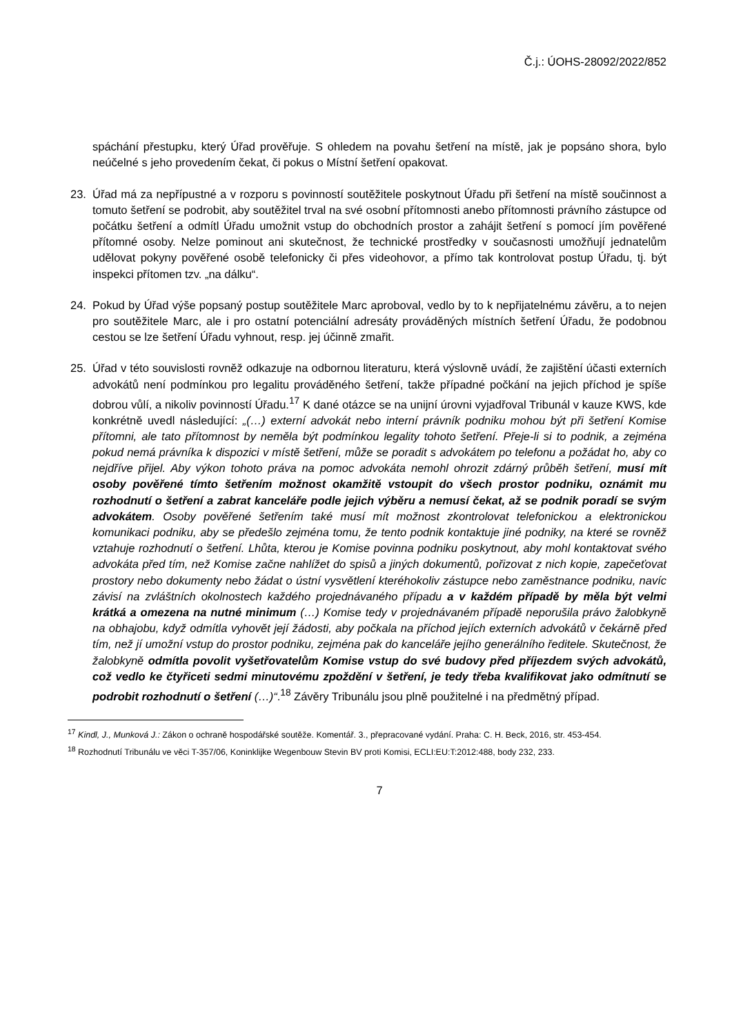Č.j.: ÚOHS-28092/2022/852
spáchání přestupku, který Úřad prověřuje. S ohledem na povahu šetření na místě, jak je popsáno shora, bylo neúčelné s jeho provedením čekat, či pokus o Místní šetření opakovat.
23. Úřad má za nepřípustné a v rozporu s povinností soutěžitele poskytnout Úřadu při šetření na místě součinnost a tomuto šetření se podrobit, aby soutěžitel trval na své osobní přítomnosti anebo přítomnosti právního zástupce od počátku šetření a odmítl Úřadu umožnit vstup do obchodních prostor a zahájit šetření s pomocí jím pověřené přítomné osoby. Nelze pominout ani skutečnost, že technické prostředky v současnosti umožňují jednatelům udělovat pokyny pověřené osobě telefonicky či přes videohovor, a přímo tak kontrolovat postup Úřadu, tj. být inspekci přítomen tzv. „na dálku“.
24. Pokud by Úřad výše popsaný postup soutěžitele Marc aproboval, vedlo by to k nepřijatelnému závěru, a to nejen pro soutěžitele Marc, ale i pro ostatní potenciální adresáty prováděných místních šetření Úřadu, že podobnou cestou se lze šetření Úřadu vyhnout, resp. jej účinně zmařit.
25. Úřad v této souvislosti rovněž odkazuje na odbornou literaturu, která výslovně uvádí, že zajištění účasti externích advokátů není podmínkou pro legalitu prováděného šetření, takže případné počkání na jejich příchod je spíše dobrou vůlí, a nikoliv povinností Úřadu.<sup>17</sup> K dané otázce se na unijní úrovni vyjadřoval Tribunál v kauze KWS, kde konkrétně uvedl následující: „(…) externí advokát nebo interní právník podniku mohou být při šetření Komise přítomni, ale tato přítomnost by neměla být podmínkou legality tohoto šetření. Přeje-li si to podnik, a zejména pokud nemá právníka k dispozici v místě šetření, může se poradit s advokátem po telefonu a požádat ho, aby co nejdříve přijel. Aby výkon tohoto práva na pomoc advokáta nemohl ohrozit zdárný průběh šetření, musí mít osoby pověřené tímto šetřením možnost okamžitě vstoupit do všech prostor podniku, oznámit mu rozhodnutí o šetření a zabrat kanceláře podle jejich výběru a nemusí čekat, až se podnik poradí se svým advokátem. Osoby pověřené šetřením také musí mít možnost zkontrolovat telefonickou a elektronickou komunikaci podniku, aby se předešlo zejména tomu, že tento podnik kontaktuje jiné podniky, na které se rovněž vztahuje rozhodnutí o šetření. Lhůta, kterou je Komise povinna podniku poskytnout, aby mohl kontaktovat svého advokáta před tím, než Komise začne nahlížet do spisů a jiných dokumentů, pořizovat z nich kopie, zapečeťovat prostory nebo dokumenty nebo žádat o ústní vysvětlení kteréhokoliv zástupce nebo zaměstnance podniku, navíc závisí na zvláštních okolnostech každého projednávaného případu a v každém případě by měla být velmi krátká a omezena na nutné minimum (…) Komise tedy v projednávaném případě neporušila právo žalobkyně na obhajobu, když odmítla vyhovět její žádosti, aby počkala na příchod jejích externích advokátů v čekárně před tím, než jí umožní vstup do prostor podniku, zejména pak do kanceláře jejího generálního ředitele. Skutečnost, že žalobkyně odmítla povolit vyšetřovatelům Komise vstup do své budovy před příjezdem svých advokátů, což vedlo ke čtyřiceti sedmi minutovému zpoždění v šetření, je tedy třeba kvalifikovat jako odmítnutí se podrobit rozhodnutí o šetření (…)“.<sup>18</sup> Závěry Tribunálu jsou plně použitelné i na předmětný případ.
<sup>17</sup> Kindl, J., Munková J.: Zákon o ochraně hospodářské soutěže. Komentář. 3., přepracované vydání. Praha: C. H. Beck, 2016, str. 453-454.
<sup>18</sup> Rozhodnutí Tribunálu ve věci T-357/06, Koninklijke Wegenbouw Stevin BV proti Komisi, ECLI:EU:T:2012:488, body 232, 233.
7